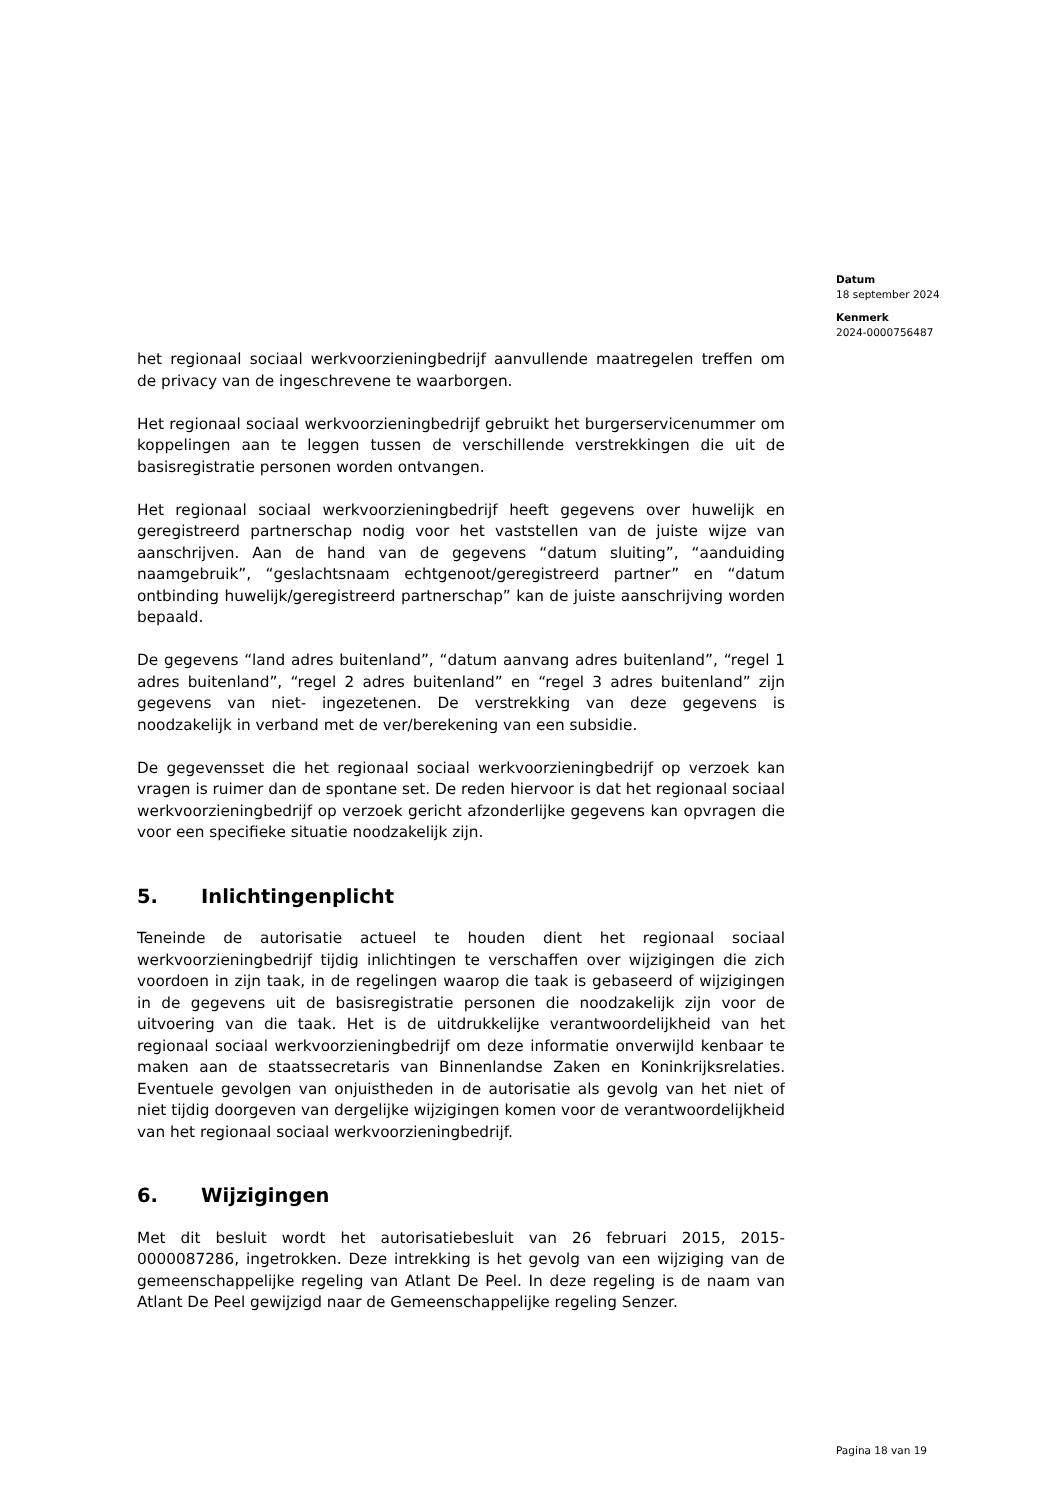Datum
18 september 2024
Kenmerk
2024-0000756487
het regionaal sociaal werkvoorzieningbedrijf aanvullende maatregelen treffen om de privacy van de ingeschrevene te waarborgen.
Het regionaal sociaal werkvoorzieningbedrijf gebruikt het burgerservicenummer om koppelingen aan te leggen tussen de verschillende verstrekkingen die uit de basisregistratie personen worden ontvangen.
Het regionaal sociaal werkvoorzieningbedrijf heeft gegevens over huwelijk en geregistreerd partnerschap nodig voor het vaststellen van de juiste wijze van aanschrijven. Aan de hand van de gegevens “datum sluiting”, “aanduiding naamgebruik”, “geslachtsnaam echtgenoot/geregistreerd partner” en “datum ontbinding huwelijk/geregistreerd partnerschap” kan de juiste aanschrijving worden bepaald.
De gegevens “land adres buitenland”, “datum aanvang adres buitenland”, “regel 1 adres buitenland”, “regel 2 adres buitenland” en “regel 3 adres buitenland” zijn gegevens van niet- ingezetenen. De verstrekking van deze gegevens is noodzakelijk in verband met de ver/berekening van een subsidie.
De gegevensset die het regionaal sociaal werkvoorzieningbedrijf op verzoek kan vragen is ruimer dan de spontane set. De reden hiervoor is dat het regionaal sociaal werkvoorzieningbedrijf op verzoek gericht afzonderlijke gegevens kan opvragen die voor een specifieke situatie noodzakelijk zijn.
5. Inlichtingenplicht
Teneinde de autorisatie actueel te houden dient het regionaal sociaal werkvoorzieningbedrijf tijdig inlichtingen te verschaffen over wijzigingen die zich voordoen in zijn taak, in de regelingen waarop die taak is gebaseerd of wijzigingen in de gegevens uit de basisregistratie personen die noodzakelijk zijn voor de uitvoering van die taak. Het is de uitdrukkelijke verantwoordelijkheid van het regionaal sociaal werkvoorzieningbedrijf om deze informatie onverwijld kenbaar te maken aan de staatssecretaris van Binnenlandse Zaken en Koninkrijksrelaties. Eventuele gevolgen van onjuistheden in de autorisatie als gevolg van het niet of niet tijdig doorgeven van dergelijke wijzigingen komen voor de verantwoordelijkheid van het regionaal sociaal werkvoorzieningbedrijf.
6. Wijzigingen
Met dit besluit wordt het autorisatiebesluit van 26 februari 2015, 2015-0000087286, ingetrokken. Deze intrekking is het gevolg van een wijziging van de gemeenschappelijke regeling van Atlant De Peel. In deze regeling is de naam van Atlant De Peel gewijzigd naar de Gemeenschappelijke regeling Senzer.
Pagina 18 van 19